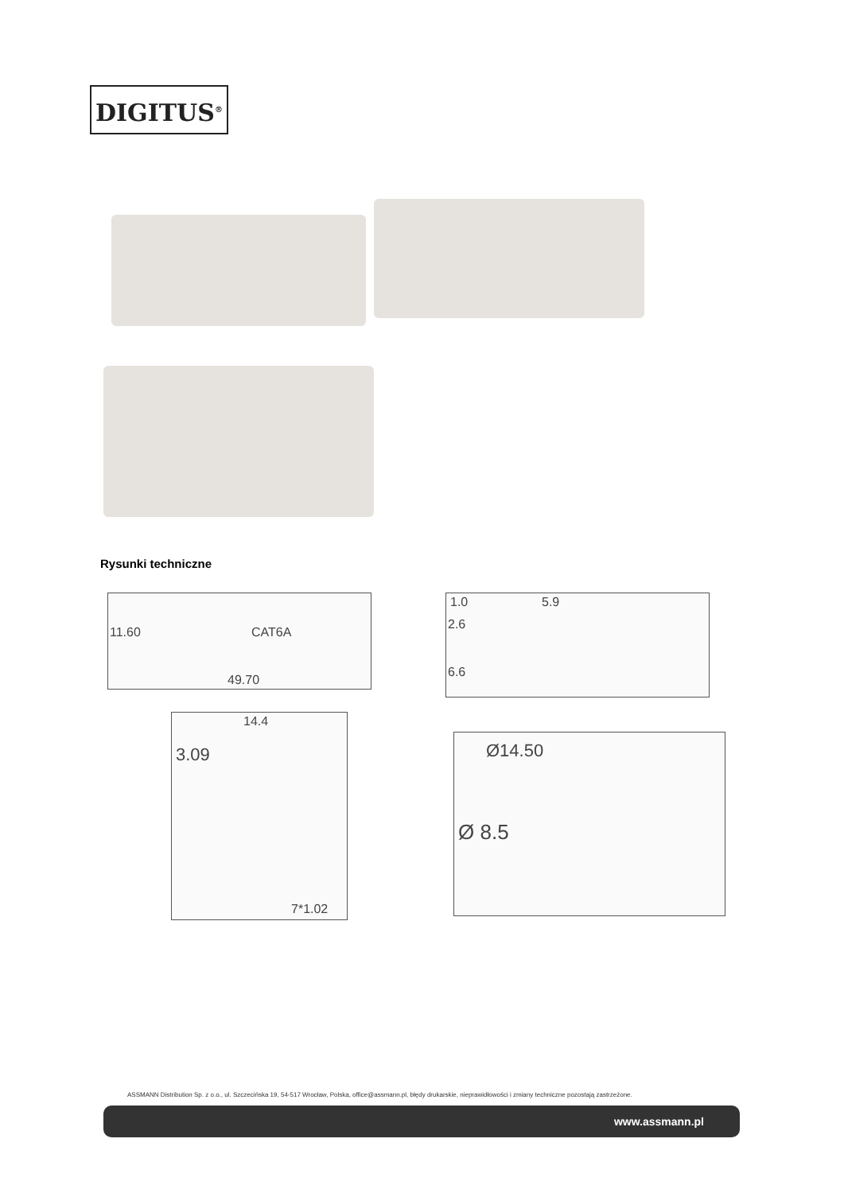DIGITUS<sup>®</sup>
Rysunki techniczne
49.70
11.60 CAT6A
1.0 5.9
2.6
6.6
14.4
3.09
7*1.02
Ø14.50
Ø 8.5
ASSMANN Distribution Sp. z o.o., ul. Szczecińska 19, 54-517 Wrocław, Polska, office@assmann.pl, błędy drukarskie, nieprawidłowości i zmiany techniczne pozostają zastrzeżone.
www.assmann.pl